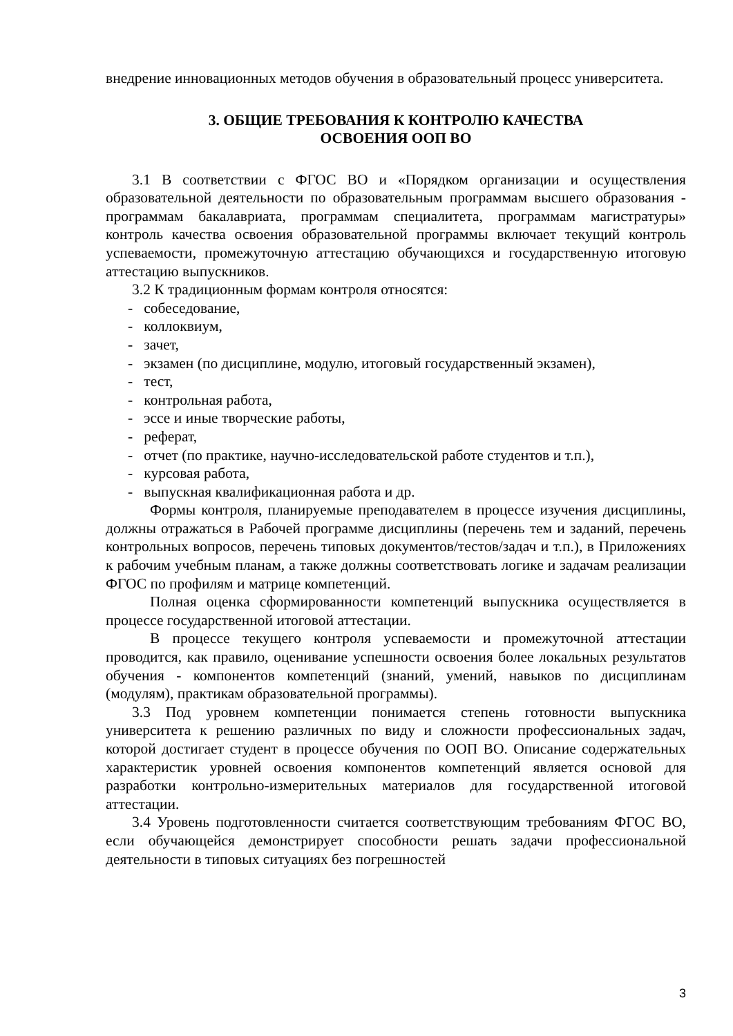внедрение инновационных методов обучения в образовательный процесс университета.
3. ОБЩИЕ ТРЕБОВАНИЯ К КОНТРОЛЮ КАЧЕСТВА
ОСВОЕНИЯ ООП ВО
3.1 В соответствии с ФГОС ВО и «Порядком организации и осуществления образовательной деятельности по образовательным программам высшего образования - программам бакалавриата, программам специалитета, программам магистратуры» контроль качества освоения образовательной программы включает текущий контроль успеваемости, промежуточную аттестацию обучающихся и государственную итоговую аттестацию выпускников.
3.2 К традиционным формам контроля относятся:
- собеседование,
- коллоквиум,
- зачет,
- экзамен (по дисциплине, модулю, итоговый государственный экзамен),
- тест,
- контрольная работа,
- эссе и иные творческие работы,
- реферат,
- отчет (по практике, научно-исследовательской работе студентов и т.п.),
- курсовая работа,
- выпускная квалификационная работа и др.
Формы контроля, планируемые преподавателем в процессе изучения дисциплины, должны отражаться в Рабочей программе дисциплины (перечень тем и заданий, перечень контрольных вопросов, перечень типовых документов/тестов/задач и т.п.), в Приложениях к рабочим учебным планам, а также должны соответствовать логике и задачам реализации ФГОС по профилям и матрице компетенций.
Полная оценка сформированности компетенций выпускника осуществляется в процессе государственной итоговой аттестации.
В процессе текущего контроля успеваемости и промежуточной аттестации проводится, как правило, оценивание успешности освоения более локальных результатов обучения - компонентов компетенций (знаний, умений, навыков по дисциплинам (модулям), практикам образовательной программы).
3.3 Под уровнем компетенции понимается степень готовности выпускника университета к решению различных по виду и сложности профессиональных задач, которой достигает студент в процессе обучения по ООП ВО. Описание содержательных характеристик уровней освоения компонентов компетенций является основой для разработки контрольно-измерительных материалов для государственной итоговой аттестации.
3.4 Уровень подготовленности считается соответствующим требованиям ФГОС ВО, если обучающейся демонстрирует способности решать задачи профессиональной деятельности в типовых ситуациях без погрешностей
3